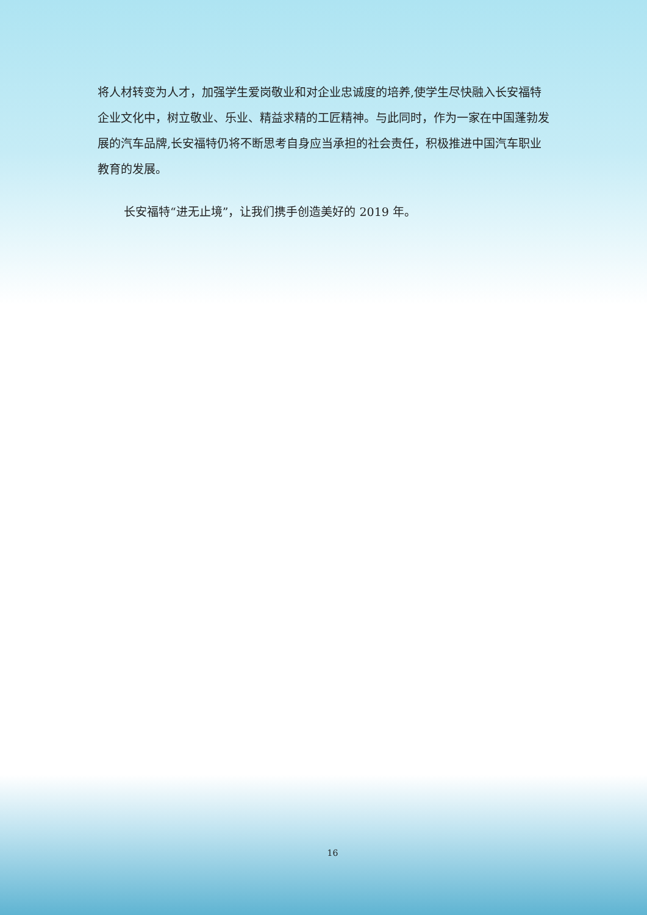将人材转变为人才，加强学生爱岗敬业和对企业忠诚度的培养,使学生尽快融入长安福特企业文化中，树立敬业、乐业、精益求精的工匠精神。与此同时，作为一家在中国蓬勃发展的汽车品牌,长安福特仍将不断思考自身应当承担的社会责任，积极推进中国汽车职业教育的发展。
长安福特“进无止境”，让我们携手创造美好的 2019 年。
16